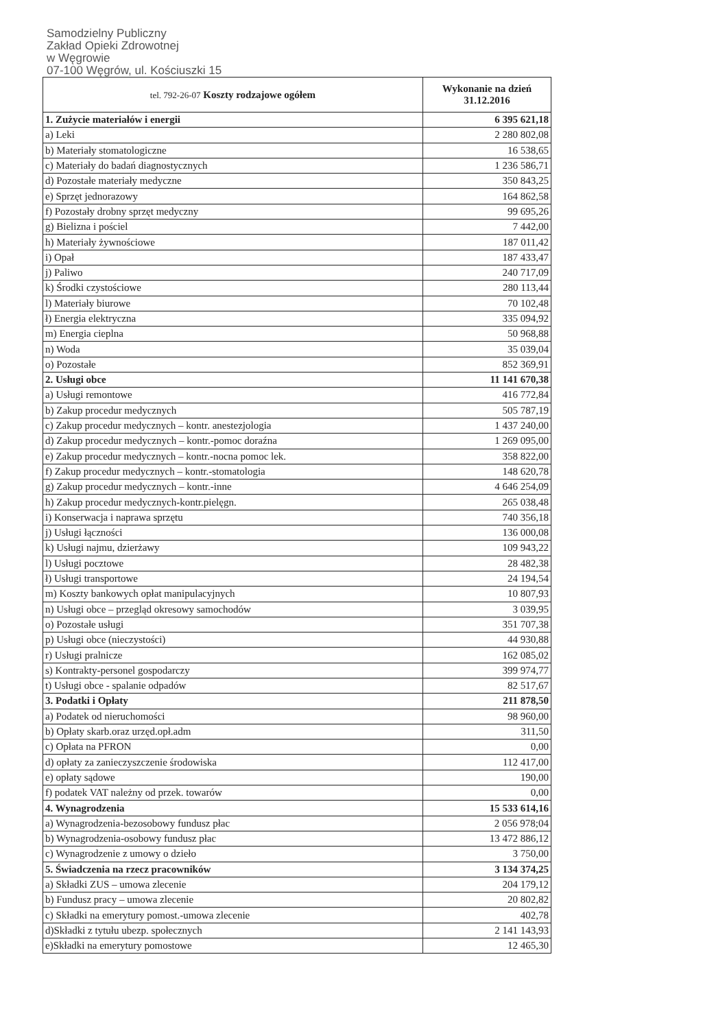Samodzielny Publiczny
Zakład Opieki Zdrowotnej
w Węgrowie
07-100 Węgrów, ul. Kościuszki 15
| tel. 792-26-07 Koszty rodzajowe ogółem | Wykonanie na dzień 31.12.2016 |
| --- | --- |
| 1. Zużycie materiałów i energii | 6 395 621,18 |
| a) Leki | 2 280 802,08 |
| b) Materiały stomatologiczne | 16 538,65 |
| c) Materiały do badań diagnostycznych | 1 236 586,71 |
| d) Pozostałe materiały medyczne | 350 843,25 |
| e) Sprzęt jednorazowy | 164 862,58 |
| f) Pozostały drobny sprzęt medyczny | 99 695,26 |
| g) Bielizna i pościel | 7 442,00 |
| h) Materiały żywnościowe | 187 011,42 |
| i) Opał | 187 433,47 |
| j) Paliwo | 240 717,09 |
| k) Środki czystościowe | 280 113,44 |
| l) Materiały biurowe | 70 102,48 |
| ł) Energia elektryczna | 335 094,92 |
| m) Energia cieplna | 50 968,88 |
| n) Woda | 35 039,04 |
| o) Pozostałe | 852 369,91 |
| 2. Usługi obce | 11 141 670,38 |
| a) Usługi remontowe | 416 772,84 |
| b) Zakup procedur medycznych | 505 787,19 |
| c) Zakup procedur medycznych – kontr. anestezjologia | 1 437 240,00 |
| d) Zakup procedur medycznych – kontr.-pomoc doraźna | 1 269 095,00 |
| e) Zakup procedur medycznych – kontr.-nocna pomoc lek. | 358 822,00 |
| f) Zakup procedur medycznych – kontr.-stomatologia | 148 620,78 |
| g) Zakup procedur medycznych – kontr.-inne | 4 646 254,09 |
| h) Zakup procedur medycznych-kontr.pielęgn. | 265 038,48 |
| i) Konserwacja i naprawa sprzętu | 740 356,18 |
| j) Usługi łączności | 136 000,08 |
| k) Usługi najmu, dzierżawy | 109 943,22 |
| l) Usługi pocztowe | 28 482,38 |
| ł) Usługi transportowe | 24 194,54 |
| m) Koszty bankowych opłat manipulacyjnych | 10 807,93 |
| n) Usługi obce – przegląd okresowy samochodów | 3 039,95 |
| o) Pozostałe usługi | 351 707,38 |
| p) Usługi obce (nieczystości) | 44 930,88 |
| r) Usługi pralnicze | 162 085,02 |
| s) Kontrakty-personel gospodarczy | 399 974,77 |
| t) Usługi obce - spalanie odpadów | 82 517,67 |
| 3. Podatki i Opłaty | 211 878,50 |
| a) Podatek od nieruchomości | 98 960,00 |
| b) Opłaty skarb.oraz urzęd.opł.adm | 311,50 |
| c) Opłata na PFRON | 0,00 |
| d) opłaty za zanieczyszczenie środowiska | 112 417,00 |
| e) opłaty sądowe | 190,00 |
| f) podatek VAT należny od przek. towarów | 0,00 |
| 4. Wynagrodzenia | 15 533 614,16 |
| a) Wynagrodzenia-bezosobowy fundusz płac | 2 056 978;04 |
| b) Wynagrodzenia-osobowy fundusz płac | 13 472 886,12 |
| c) Wynagrodzenie z umowy o dzieło | 3 750,00 |
| 5. Świadczenia na rzecz pracowników | 3 134 374,25 |
| a) Składki ZUS – umowa zlecenie | 204 179,12 |
| b) Fundusz pracy – umowa zlecenie | 20 802,82 |
| c) Składki na emerytury pomost.-umowa zlecenie | 402,78 |
| d)Składki z tytułu ubezp. społecznych | 2 141 143,93 |
| e)Składki na emerytury pomostowe | 12 465,30 |